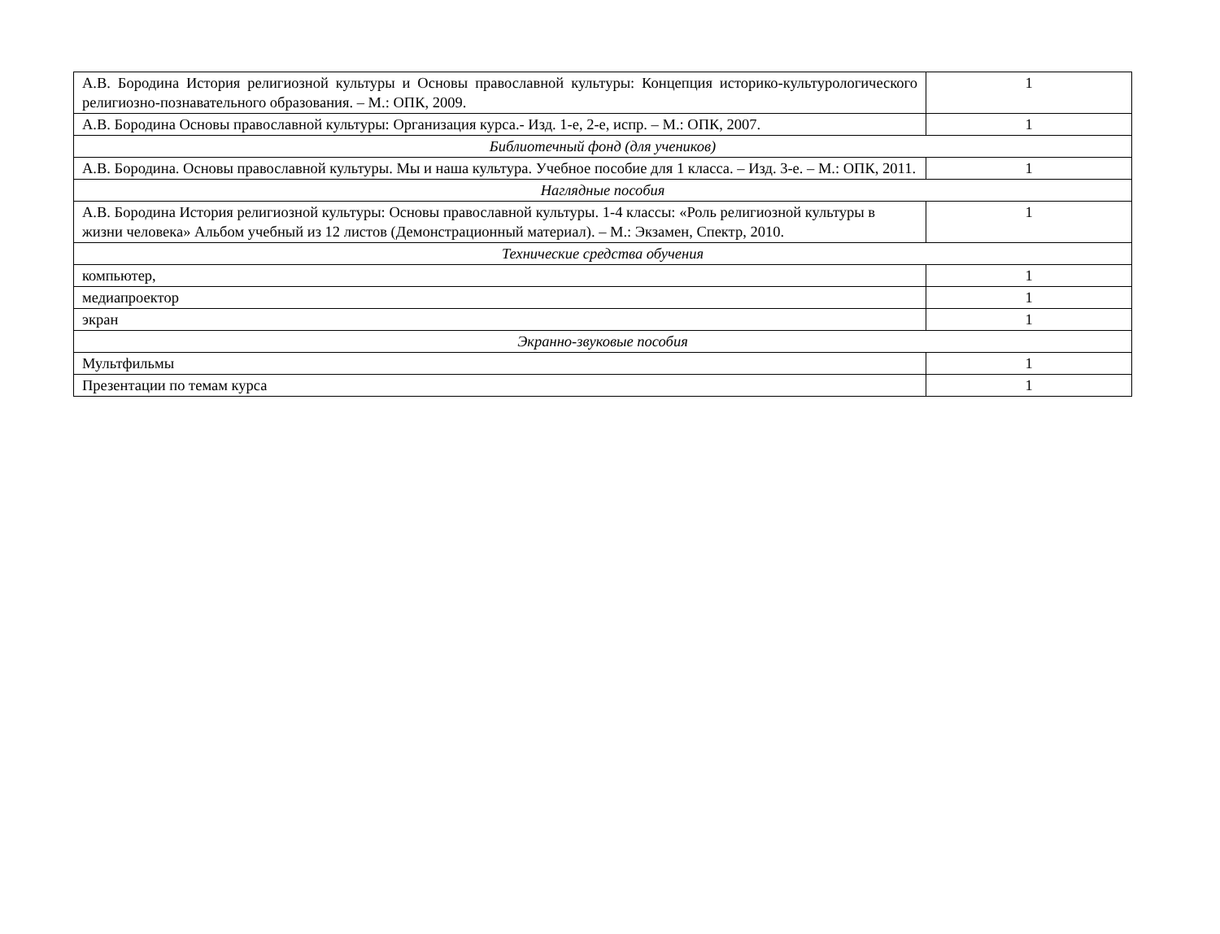| А.В. Бородина История религиозной культуры и Основы православной культуры: Концепция историко-культурологического религиозно-познавательного образования. – М.: ОПК, 2009. | 1 |
| А.В. Бородина Основы православной культуры: Организация курса.- Изд. 1-е, 2-е, испр. – М.: ОПК, 2007. | 1 |
| Библиотечный фонд (для учеников) | |
| А.В. Бородина. Основы православной культуры. Мы и наша культура. Учебное пособие для 1 класса. – Изд. 3-е. – М.: ОПК, 2011. | 1 |
| Наглядные пособия | |
| А.В. Бородина История религиозной культуры: Основы православной культуры. 1-4 классы: «Роль религиозной культуры в жизни человека» Альбом учебный из 12 листов (Демонстрационный материал). – М.: Экзамен, Спектр, 2010. | 1 |
| Технические средства обучения | |
| компьютер, | 1 |
| медиапроектор | 1 |
| экран | 1 |
| Экранно-звуковые пособия | |
| Мультфильмы | 1 |
| Презентации по темам курса | 1 |